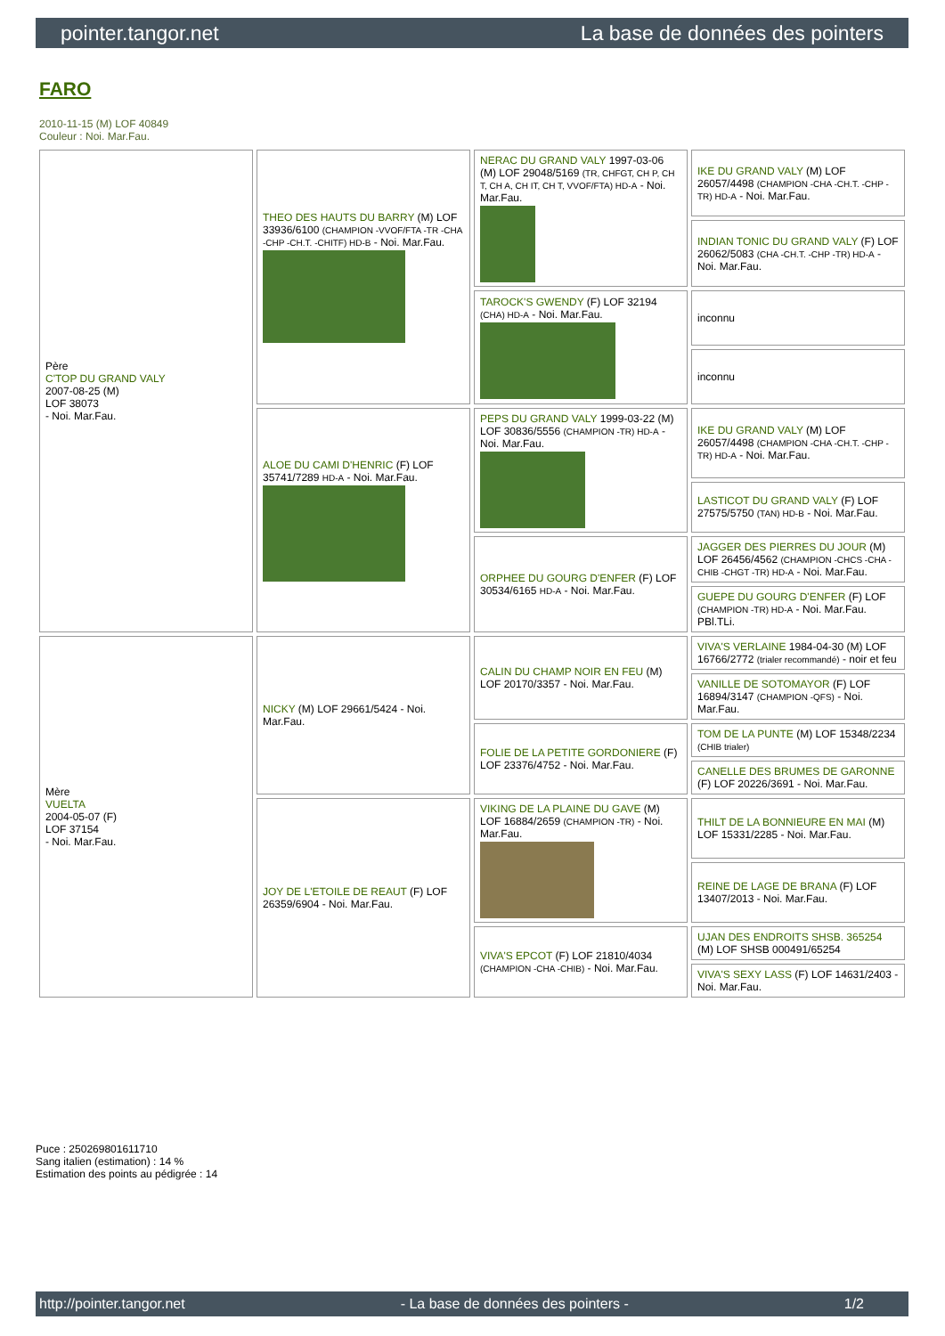pointer.tangor.net La base de données des pointers
FARO
2010-11-15 (M) LOF 40849
Couleur : Noi. Mar.Fau.
| Père C'TOP DU GRAND VALY 2007-08-25 (M) LOF 38073 - Noi. Mar.Fau. | THEO DES HAUTS DU BARRY (M) LOF 33936/6100 (CHAMPION -VVOF/FTA -TR -CHA -CHP -CH.T. -CHITF) HD-B - Noi. Mar.Fau. | NERAC DU GRAND VALY 1997-03-06 (M) LOF 29048/5169 (TR, CHFGT, CH P, CH T, CH A, CH IT, CH T, VVOF/FTA) HD-A - Noi. Mar.Fau. | IKE DU GRAND VALY (M) LOF 26057/4498 (CHAMPION -CHA -CH.T. -CHP -TR) HD-A - Noi. Mar.Fau. |
| | | | INDIAN TONIC DU GRAND VALY (F) LOF 26062/5083 (CHA -CH.T. -CHP -TR) HD-A - Noi. Mar.Fau. |
| | | TAROCK'S GWENDY (F) LOF 32194 (CHA) HD-A - Noi. Mar.Fau. | inconnu |
| | | | inconnu |
| | ALOE DU CAMI D'HENRIC (F) LOF 35741/7289 HD-A - Noi. Mar.Fau. | PEPS DU GRAND VALY 1999-03-22 (M) LOF 30836/5556 (CHAMPION -TR) HD-A - Noi. Mar.Fau. | IKE DU GRAND VALY (M) LOF 26057/4498 (CHAMPION -CHA -CH.T. -CHP -TR) HD-A - Noi. Mar.Fau. |
| | | | LASTICOT DU GRAND VALY (F) LOF 27575/5750 (TAN) HD-B - Noi. Mar.Fau. |
| | | ORPHEE DU GOURG D'ENFER (F) LOF 30534/6165 HD-A - Noi. Mar.Fau. | JAGGER DES PIERRES DU JOUR (M) LOF 26456/4562 (CHAMPION -CHCS -CHA -CHIB -CHGT -TR) HD-A - Noi. Mar.Fau. |
| | | | GUEPE DU GOURG D'ENFER (F) LOF (CHAMPION -TR) HD-A - Noi. Mar.Fau. PBl.TLi. |
| Mère VUELTA 2004-05-07 (F) LOF 37154 - Noi. Mar.Fau. | NICKY (M) LOF 29661/5424 - Noi. Mar.Fau. | CALIN DU CHAMP NOIR EN FEU (M) LOF 20170/3357 - Noi. Mar.Fau. | VIVA'S VERLAINE 1984-04-30 (M) LOF 16766/2772 (trialer recommandé) - noir et feu |
| | | | VANILLE DE SOTOMAYOR (F) LOF 16894/3147 (CHAMPION -QFS) - Noi. Mar.Fau. |
| | | FOLIE DE LA PETITE GORDONIERE (F) LOF 23376/4752 - Noi. Mar.Fau. | TOM DE LA PUNTE (M) LOF 15348/2234 (CHIB trialer) |
| | | | CANELLE DES BRUMES DE GARONNE (F) LOF 20226/3691 - Noi. Mar.Fau. |
| | JOY DE L'ETOILE DE REAUT (F) LOF 26359/6904 - Noi. Mar.Fau. | VIKING DE LA PLAINE DU GAVE (M) LOF 16884/2659 (CHAMPION -TR) - Noi. Mar.Fau. | THILT DE LA BONNIEURE EN MAI (M) LOF 15331/2285 - Noi. Mar.Fau. |
| | | | REINE DE LAGE DE BRANA (F) LOF 13407/2013 - Noi. Mar.Fau. |
| | | VIVA'S EPCOT (F) LOF 21810/4034 (CHAMPION -CHA -CHIB) - Noi. Mar.Fau. | UJAN DES ENDROITS SHSB. 365254 (M) LOF SHSB 000491/65254 |
| | | | VIVA'S SEXY LASS (F) LOF 14631/2403 - Noi. Mar.Fau. |
Puce : 250269801611710
Sang italien (estimation) : 14 %
Estimation des points au pédigrée : 14
http://pointer.tangor.net - La base de données des pointers - 1/2